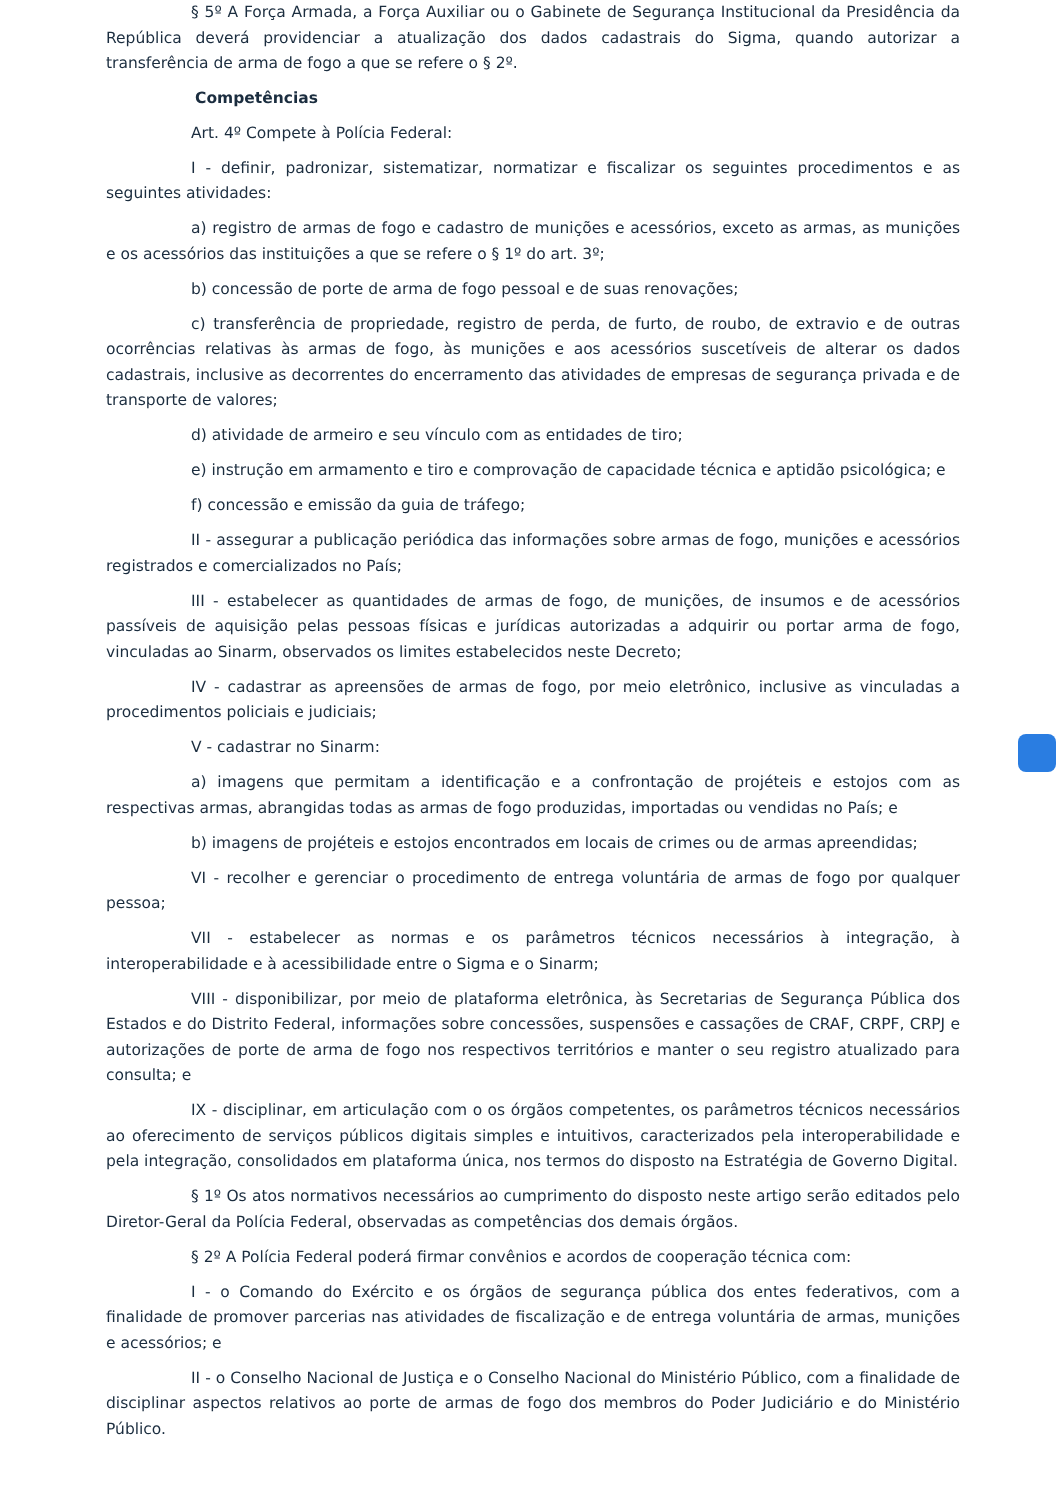§ 5º A Força Armada, a Força Auxiliar ou o Gabinete de Segurança Institucional da Presidência da República deverá providenciar a atualização dos dados cadastrais do Sigma, quando autorizar a transferência de arma de fogo a que se refere o § 2º.
Competências
Art. 4º Compete à Polícia Federal:
I - definir, padronizar, sistematizar, normatizar e fiscalizar os seguintes procedimentos e as seguintes atividades:
a) registro de armas de fogo e cadastro de munições e acessórios, exceto as armas, as munições e os acessórios das instituições a que se refere o § 1º do art. 3º;
b) concessão de porte de arma de fogo pessoal e de suas renovações;
c) transferência de propriedade, registro de perda, de furto, de roubo, de extravio e de outras ocorrências relativas às armas de fogo, às munições e aos acessórios suscetíveis de alterar os dados cadastrais, inclusive as decorrentes do encerramento das atividades de empresas de segurança privada e de transporte de valores;
d) atividade de armeiro e seu vínculo com as entidades de tiro;
e) instrução em armamento e tiro e comprovação de capacidade técnica e aptidão psicológica; e
f) concessão e emissão da guia de tráfego;
II - assegurar a publicação periódica das informações sobre armas de fogo, munições e acessórios registrados e comercializados no País;
III - estabelecer as quantidades de armas de fogo, de munições, de insumos e de acessórios passíveis de aquisição pelas pessoas físicas e jurídicas autorizadas a adquirir ou portar arma de fogo, vinculadas ao Sinarm, observados os limites estabelecidos neste Decreto;
IV - cadastrar as apreensões de armas de fogo, por meio eletrônico, inclusive as vinculadas a procedimentos policiais e judiciais;
V - cadastrar no Sinarm:
a) imagens que permitam a identificação e a confrontação de projéteis e estojos com as respectivas armas, abrangidas todas as armas de fogo produzidas, importadas ou vendidas no País; e
b) imagens de projéteis e estojos encontrados em locais de crimes ou de armas apreendidas;
VI - recolher e gerenciar o procedimento de entrega voluntária de armas de fogo por qualquer pessoa;
VII - estabelecer as normas e os parâmetros técnicos necessários à integração, à interoperabilidade e à acessibilidade entre o Sigma e o Sinarm;
VIII - disponibilizar, por meio de plataforma eletrônica, às Secretarias de Segurança Pública dos Estados e do Distrito Federal, informações sobre concessões, suspensões e cassações de CRAF, CRPF, CRPJ e autorizações de porte de arma de fogo nos respectivos territórios e manter o seu registro atualizado para consulta; e
IX - disciplinar, em articulação com o os órgãos competentes, os parâmetros técnicos necessários ao oferecimento de serviços públicos digitais simples e intuitivos, caracterizados pela interoperabilidade e pela integração, consolidados em plataforma única, nos termos do disposto na Estratégia de Governo Digital.
§ 1º Os atos normativos necessários ao cumprimento do disposto neste artigo serão editados pelo Diretor-Geral da Polícia Federal, observadas as competências dos demais órgãos.
§ 2º A Polícia Federal poderá firmar convênios e acordos de cooperação técnica com:
I - o Comando do Exército e os órgãos de segurança pública dos entes federativos, com a finalidade de promover parcerias nas atividades de fiscalização e de entrega voluntária de armas, munições e acessórios; e
II - o Conselho Nacional de Justiça e o Conselho Nacional do Ministério Público, com a finalidade de disciplinar aspectos relativos ao porte de armas de fogo dos membros do Poder Judiciário e do Ministério Público.